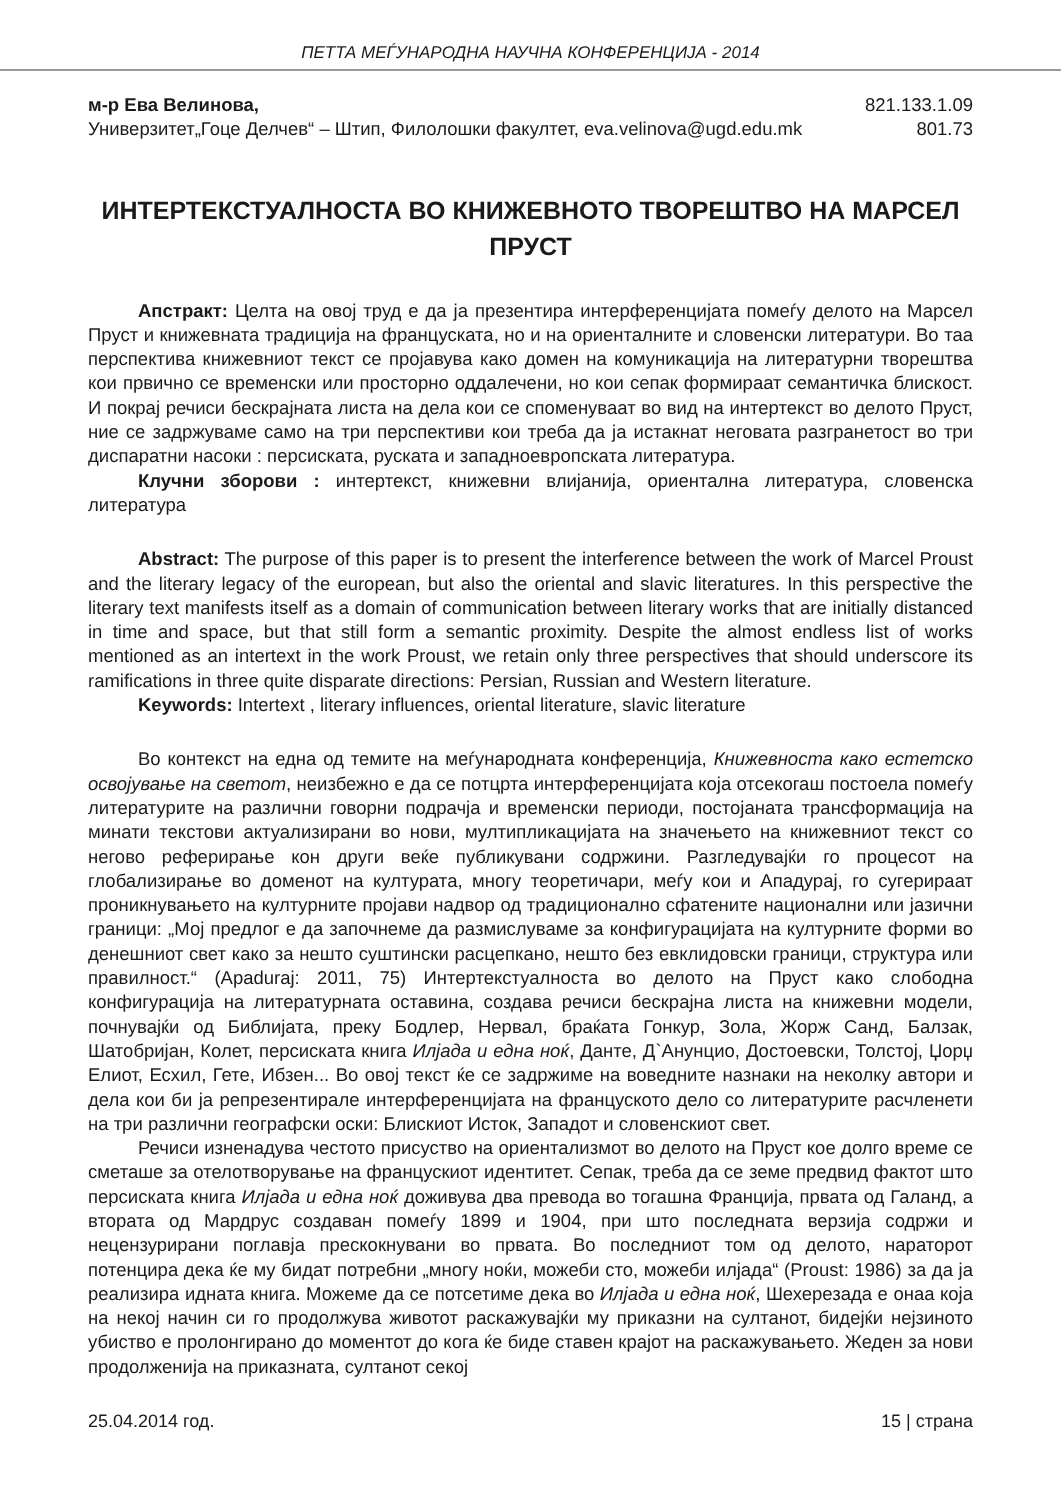ПЕТТА МЕЃУНАРОДНА НАУЧНА КОНФЕРЕНЦИЈА - 2014
м-р Ева Велинова,
Универзитет„Гоце Делчев“ – Штип, Филолошки факултет, eva.velinova@ugd.edu.mk
821.133.1.09
801.73
ИНТЕРТЕКСТУАЛНОСТА ВО КНИЖЕВНОТО ТВОРЕШТВО НА МАРСЕЛ ПРУСТ
Апстракт: Целта на овој труд е да ја презентира интерференцијата помеѓу делото на Марсел Пруст и книжевната традиција на француската, но и на ориенталните и словенски литератури. Во таа перспектива книжевниот текст се пројавува како домен на комуникација на литературни творештва кои првично се временски или просторно оддалечени, но кои сепак формираат семантичка блискост. И покрај речиси бескрајната листа на дела кои се споменуваат во вид на интертекст во делото Пруст, ние се задржуваме само на три перспективи кои треба да ја истакнат неговата разгранетост во три диспаратни насоки : персиската, руската и западноевропската литература.
Клучни зборови : интертекст, книжевни влијанија, ориентална литература, словенска литература
Abstract: The purpose of this paper is to present the interference between the work of Marcel Proust and the literary legacy of the european, but also the oriental and slavic literatures. In this perspective the literary text manifests itself as a domain of communication between literary works that are initially distanced in time and space, but that still form a semantic proximity. Despite the almost endless list of works mentioned as an intertext in the work Proust, we retain only three perspectives that should underscore its ramifications in three quite disparate directions: Persian, Russian and Western literature.
Keywords: Intertext , literary influences, oriental literature, slavic literature
Во контекст на една од темите на меѓународната конференција, Книжевноста како естетско освојување на светот, неизбежно е да се потцрта интерференцијата која отсекогаш постоела помеѓу литературите на различни говорни подрачја и временски периоди, постојаната трансформација на минати текстови актуализирани во нови, мултипликацијата на значењето на книжевниот текст со негово реферирање кон други веќе публикувани содржини. Разгледувајќи го процесот на глобализирање во доменот на културата, многу теоретичари, меѓу кои и Ападурај, го сугерираат проникнувањето на културните пројави надвор од традиционално сфатените национални или јазични граници: „Мој предлог е да започнеме да размислуваме за конфигурацијата на културните форми во денешниот свет како за нешто суштински расцепкано, нешто без евклидовски граници, структура или правилност.“ (Apaduraj: 2011, 75) Интертекстуалноста во делото на Пруст како слободна конфигурација на литературната оставина, создава речиси бескрајна листа на книжевни модели, почнувајќи од Библијата, преку Бодлер, Нервал, браќата Гонкур, Зола, Жорж Санд, Балзак, Шатобријан, Колет, персиската книга Илјада и една ноќ, Данте, Д`Анунцио, Достоевски, Толстој, Џорџ Елиот, Есхил, Гете, Ибзен... Во овој текст ќе се задржиме на воведните назнаки на неколку автори и дела кои би ја репрезентирале интерференцијата на француското дело со литературите расчленети на три различни географски оски: Блискиот Исток, Западот и словенскиот свет.
Речиси изненадува честото присуство на ориентализмот во делото на Пруст кое долго време се сметаше за отелотворување на францускиот идентитет. Сепак, треба да се земе предвид фактот што персиската книга Илјада и една ноќ доживува два превода во тогашна Франција, првата од Галанд, а втората од Мардрус создаван помеѓу 1899 и 1904, при што последната верзија содржи и нецензурирани поглавја прескокнувани во првата. Во последниот том од делото, нараторот потенцира дека ќе му бидат потребни „многу ноќи, можеби сто, можеби илјада“ (Proust: 1986) за да ја реализира идната книга. Можеме да се потсетиме дека во Илјада и една ноќ, Шехерезада е онаа која на некој начин си го продолжува животот раскажувајќи му приказни на султанот, бидејќи нејзиното убиство е пролонгирано до моментот до кога ќе биде ставен крајот на раскажувањето. Жеден за нови продолженија на приказната, султанот секој
25.04.2014 год. 15 | страна